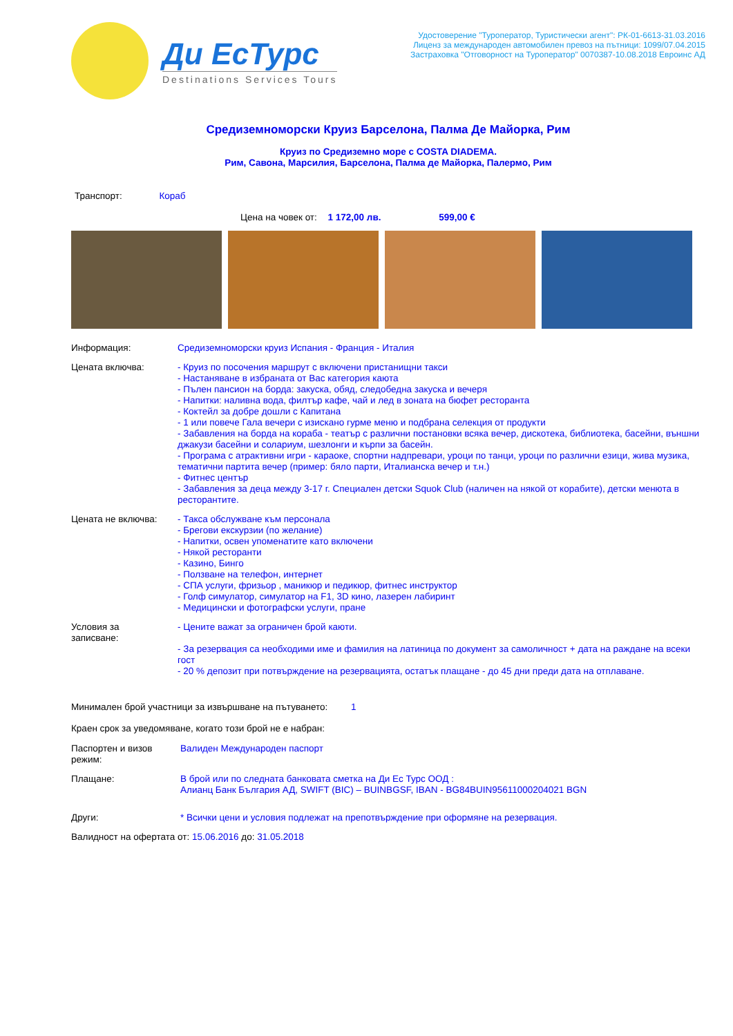Ди ЕсТурс
Destinations Services Tours
Удостоверение "Туроператор, Туристически агент": РК-01-6613-31.03.2016
Лиценз за международен автомобилен превоз на пътници: 1099/07.04.2015
Застраховка "Отговорност на Туроператор" 0070387-10.08.2018 Евроинс АД
Средиземноморски Круиз Барселона, Палма Де Майорка, Рим
Круиз по Средиземно море с COSTA DIADEMA.
Рим, Савона, Марсилия, Барселона, Палма де Майорка, Палермо, Рим
Транспорт: Кораб
Цена на човек от: 1 172,00 лв. 599,00 €
Информация: Средиземноморски круиз Испания - Франция - Италия
Цената включва: - Круиз по посочения маршрут с включени пристанищни такси
- Настаняване в избраната от Вас категория каюта
- Пълен пансион на борда: закуска, обяд, следобедна закуска и вечеря
- Напитки: наливна вода, филтър кафе, чай и лед в зоната на бюфет ресторанта
- Коктейл за добре дошли с Капитана
- 1 или повече Гала вечери с изискано гурме меню и подбрана селекция от продукти
- Забавления на борда на кораба - театър с различни постановки всяка вечер, дискотека, библиотека, басейни, външни джакузи басейни и солариум, шезлонги и кърпи за басейн.
- Програма с атрактивни игри - караоке, спортни надпревари, уроци по танци, уроци по различни езици, жива музика, тематични партита вечер (пример: бяло парти, Италианска вечер и т.н.)
- Фитнес център
- Забавления за деца между 3-17 г. Специален детски Squok Club (наличен на някой от корабите), детски менюта в ресторантите.
Цената не включва: - Такса обслужване към персонала
- Брегови екскурзии (по желание)
- Напитки, освен упоменатите като включени
- Някой ресторанти
- Казино, Бинго
- Ползване на телефон, интернет
- СПА услуги, фризьор , маникюр и педикюр, фитнес инструктор
- Голф симулатор, симулатор на F1, 3D кино, лазерен лабиринт
- Медицински и фотографски услуги, пране
Условия за
записване:
- Цените важат за ограничен брой каюти.
- За резервация са необходими име и фамилия на латиница по документ за самоличност + дата на раждане на всеки гост
- 20 % депозит при потвърждение на резервацията, остатък плащане - до 45 дни преди дата на отплаване.
Минимален брой участници за извършване на пътуването: 1
Краен срок за уведомяване, когато този брой не е набран:
Паспортен и визов режим:
Валиден Международен паспорт
Плащане: В брой или по следната банковата сметка на Ди Ес Турс ООД :
Алианц Банк България АД, SWIFT (BIC) – BUINBGSF, IBAN - BG84BUIN95611000204021 BGN
Други: * Всички цени и условия подлежат на препотвърждение при оформяне на резервация.
Валидност на офертата от: 15.06.2016 до: 31.05.2018